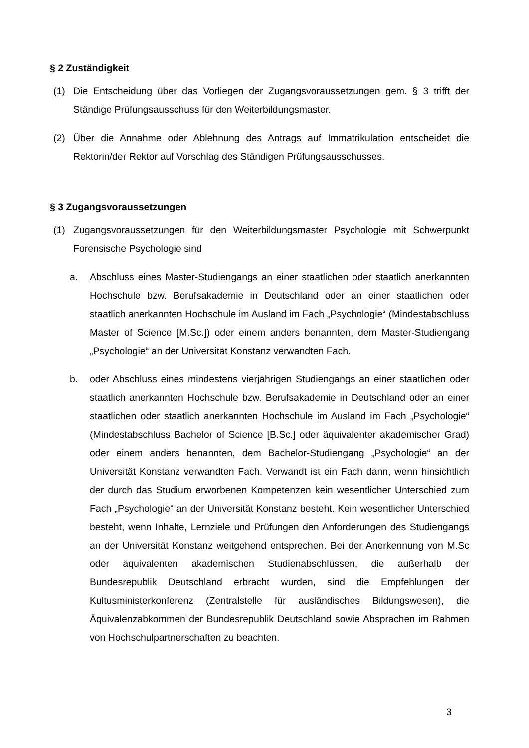§ 2 Zuständigkeit
(1) Die Entscheidung über das Vorliegen der Zugangsvoraussetzungen gem. § 3 trifft der Ständige Prüfungsausschuss für den Weiterbildungsmaster.
(2) Über die Annahme oder Ablehnung des Antrags auf Immatrikulation entscheidet die Rektorin/der Rektor auf Vorschlag des Ständigen Prüfungsausschusses.
§ 3 Zugangsvoraussetzungen
(1) Zugangsvoraussetzungen für den Weiterbildungsmaster Psychologie mit Schwerpunkt Forensische Psychologie sind
a. Abschluss eines Master-Studiengangs an einer staatlichen oder staatlich anerkannten Hochschule bzw. Berufsakademie in Deutschland oder an einer staatlichen oder staatlich anerkannten Hochschule im Ausland im Fach „Psychologie“ (Mindestabschluss Master of Science [M.Sc.]) oder einem anders benannten, dem Master-Studiengang „Psychologie“ an der Universität Konstanz verwandten Fach.
b. oder Abschluss eines mindestens vierjährigen Studiengangs an einer staatlichen oder staatlich anerkannten Hochschule bzw. Berufsakademie in Deutschland oder an einer staatlichen oder staatlich anerkannten Hochschule im Ausland im Fach „Psychologie“ (Mindestabschluss Bachelor of Science [B.Sc.] oder äquivalenter akademischer Grad) oder einem anders benannten, dem Bachelor-Studiengang „Psychologie“ an der Universität Konstanz verwandten Fach. Verwandt ist ein Fach dann, wenn hinsichtlich der durch das Studium erworbenen Kompetenzen kein wesentlicher Unterschied zum Fach „Psychologie“ an der Universität Konstanz besteht. Kein wesentlicher Unterschied besteht, wenn Inhalte, Lernziele und Prüfungen den Anforderungen des Studiengangs an der Universität Konstanz weitgehend entsprechen. Bei der Anerkennung von M.Sc oder äquivalenten akademischen Studienabschlüssen, die außerhalb der Bundesrepublik Deutschland erbracht wurden, sind die Empfehlungen der Kultusministerkonferenz (Zentralstelle für ausländisches Bildungswesen), die Äquivalenzabkommen der Bundesrepublik Deutschland sowie Absprachen im Rahmen von Hochschulpartnerschaften zu beachten.
3